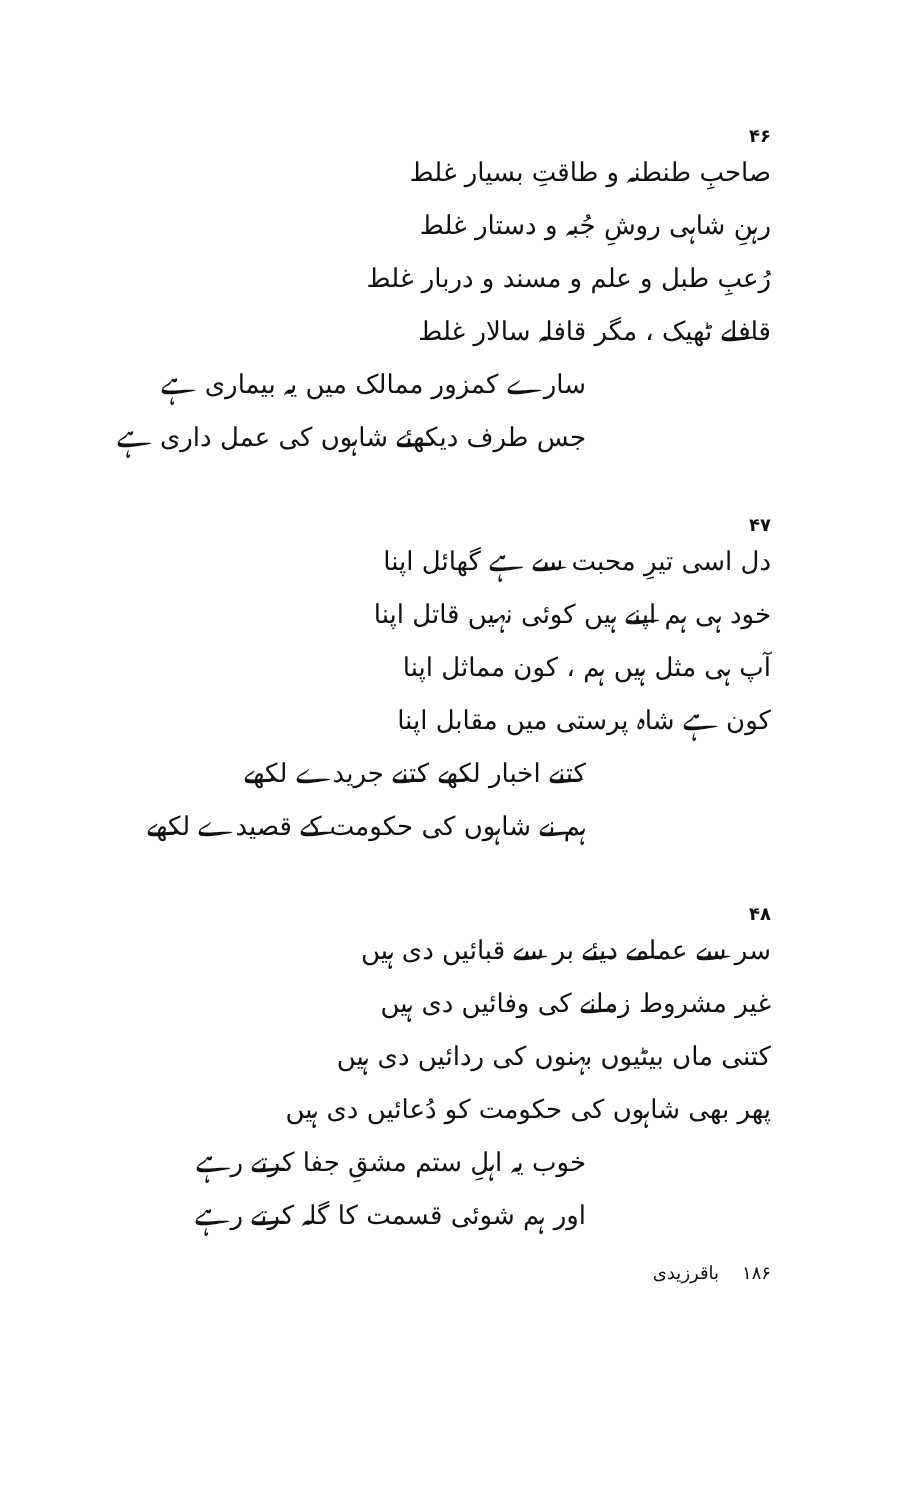۴۶
صاحبِ طنطنہ و طاقتِ بسیار غلط
رہنِ شاہی روشِ جُبہ و دستار غلط
رُعبِ طبل و علم و مسند و دربار غلط
قافلے ٹھیک ، مگر قافلہ سالار غلط
سارے کمزور ممالک میں یہ بیماری ہے
جس طرف دیکھئے شاہوں کی عمل داری ہے
۴۷
دل اسی تیرِ محبت سے ہے گھائل اپنا
خود ہی ہم اپنے ہیں کوئی نہیں قاتل اپنا
آپ ہی مثل ہیں ہم ، کون مماثل اپنا
کون ہے شاہ پرستی میں مقابل اپنا
کتنے اخبار لکھے کتنے جریدے لکھے
ہم نے شاہوں کی حکومت کے قصیدے لکھے
۴۸
سر سے عمامے دیئے بر سے قبائیں دی ہیں
غیر مشروط زمانے کی وفائیں دی ہیں
کتنی ماں بیٹیوں بہنوں کی ردائیں دی ہیں
پھر بھی شاہوں کی حکومت کو دُعائیں دی ہیں
خوب یہ اہلِ ستم مشقِ جفا کرتے رہے
اور ہم شوئی قسمت کا گلہ کرتے رہے
۱۸۶ باقرزیدی